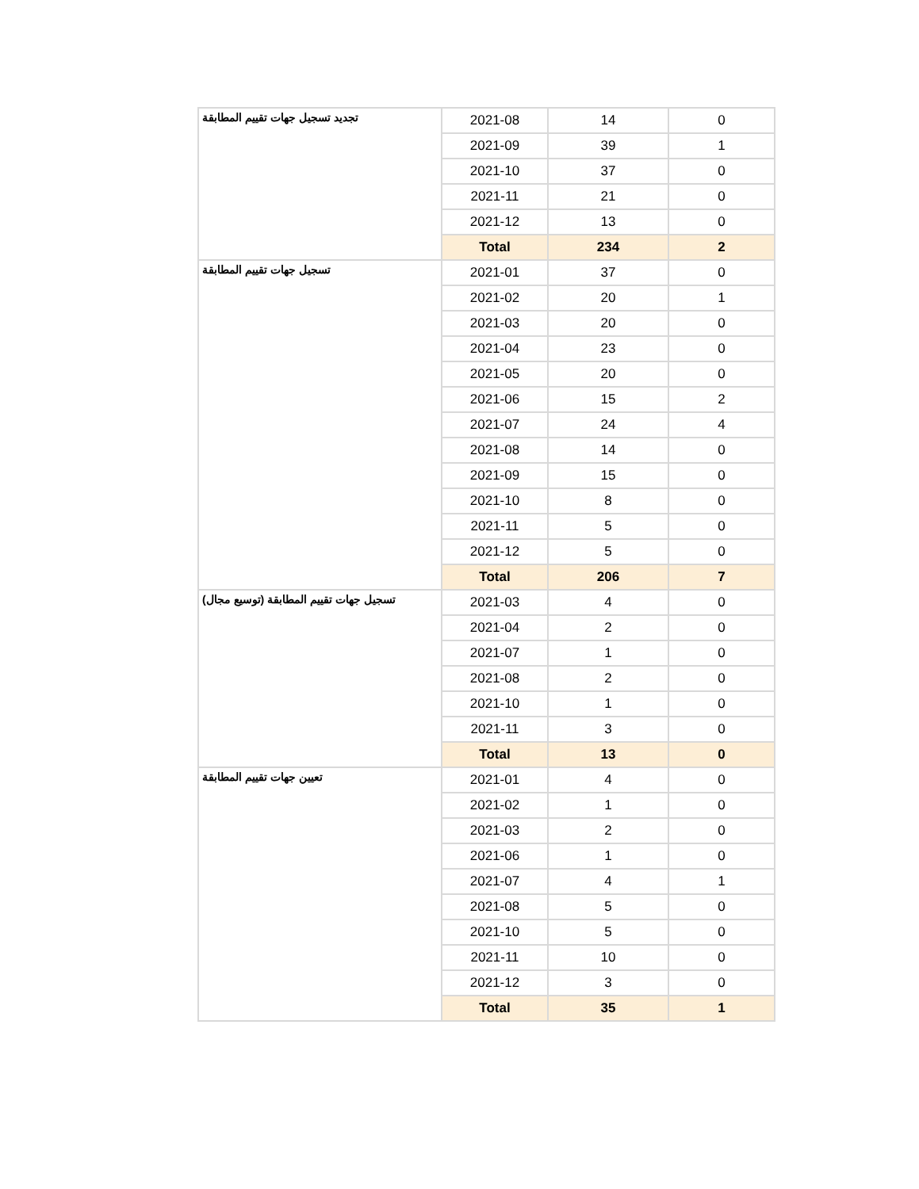| تجديد تسجيل جهات تقييم المطابقة | 2021-08 | 14 | 0 |
| | 2021-09 | 39 | 1 |
| | 2021-10 | 37 | 0 |
| | 2021-11 | 21 | 0 |
| | 2021-12 | 13 | 0 |
| | Total | 234 | 2 |
| تسجيل جهات تقييم المطابقة | 2021-01 | 37 | 0 |
| | 2021-02 | 20 | 1 |
| | 2021-03 | 20 | 0 |
| | 2021-04 | 23 | 0 |
| | 2021-05 | 20 | 0 |
| | 2021-06 | 15 | 2 |
| | 2021-07 | 24 | 4 |
| | 2021-08 | 14 | 0 |
| | 2021-09 | 15 | 0 |
| | 2021-10 | 8 | 0 |
| | 2021-11 | 5 | 0 |
| | 2021-12 | 5 | 0 |
| | Total | 206 | 7 |
| تسجيل جهات تقييم المطابقة (توسيع مجال) | 2021-03 | 4 | 0 |
| | 2021-04 | 2 | 0 |
| | 2021-07 | 1 | 0 |
| | 2021-08 | 2 | 0 |
| | 2021-10 | 1 | 0 |
| | 2021-11 | 3 | 0 |
| | Total | 13 | 0 |
| تعيين جهات تقييم المطابقة | 2021-01 | 4 | 0 |
| | 2021-02 | 1 | 0 |
| | 2021-03 | 2 | 0 |
| | 2021-06 | 1 | 0 |
| | 2021-07 | 4 | 1 |
| | 2021-08 | 5 | 0 |
| | 2021-10 | 5 | 0 |
| | 2021-11 | 10 | 0 |
| | 2021-12 | 3 | 0 |
| | Total | 35 | 1 |